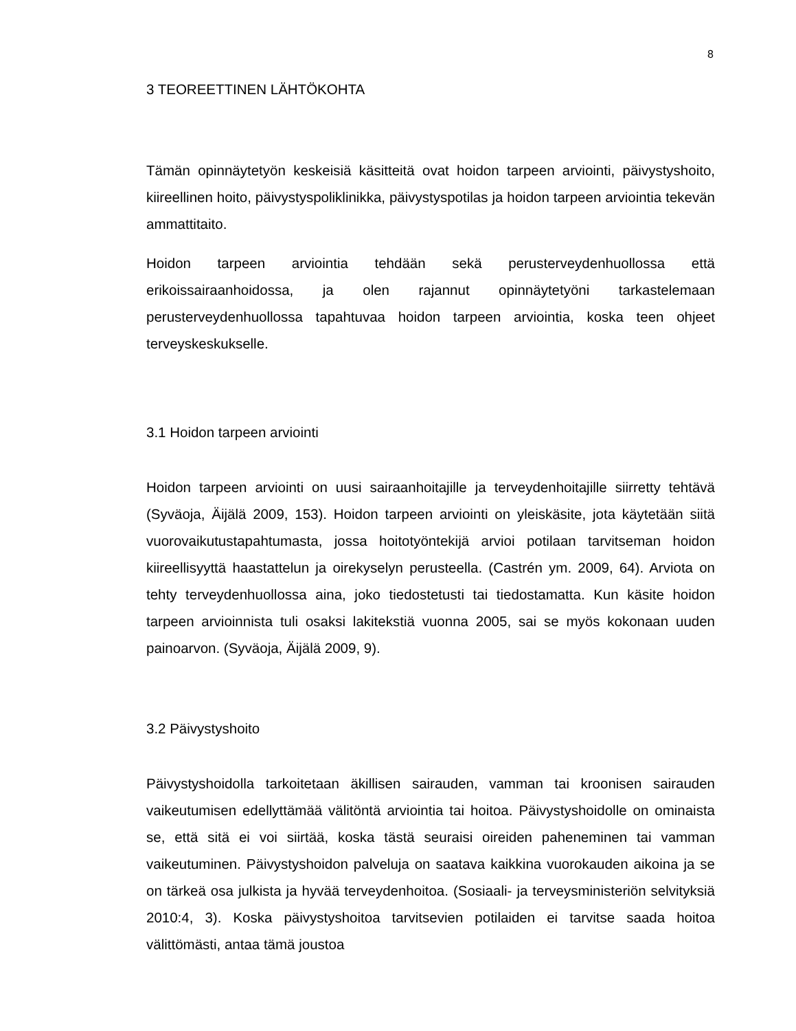8
3 TEOREETTINEN LÄHTÖKOHTA
Tämän opinnäytetyön keskeisiä käsitteitä ovat hoidon tarpeen arviointi, päivystyshoito, kiireellinen hoito, päivystyspoliklinikka, päivystyspotilas ja hoidon tarpeen arviointia tekevän ammattitaito.
Hoidon tarpeen arviointia tehdään sekä perusterveydenhuollossa että erikoissairaanhoidossa, ja olen rajannut opinnäytetyöni tarkastelemaan perusterveydenhuollossa tapahtuvaa hoidon tarpeen arviointia, koska teen ohjeet terveyskeskukselle.
3.1 Hoidon tarpeen arviointi
Hoidon tarpeen arviointi on uusi sairaanhoitajille ja terveydenhoitajille siirretty tehtävä (Syväoja, Äijälä 2009, 153). Hoidon tarpeen arviointi on yleiskäsite, jota käytetään siitä vuorovaikutustapahtumasta, jossa hoitotyöntekijä arvioi potilaan tarvitseman hoidon kiireellisyyttä haastattelun ja oirekyselyn perusteella. (Castrén ym. 2009, 64). Arviota on tehty terveydenhuollossa aina, joko tiedostetusti tai tiedostamatta. Kun käsite hoidon tarpeen arvioinnista tuli osaksi lakitekstiä vuonna 2005, sai se myös kokonaan uuden painoarvon. (Syväoja, Äijälä 2009, 9).
3.2 Päivystyshoito
Päivystyshoidolla tarkoitetaan äkillisen sairauden, vamman tai kroonisen sairauden vaikeutumisen edellyttämää välitöntä arviointia tai hoitoa. Päivystyshoidolle on ominaista se, että sitä ei voi siirtää, koska tästä seuraisi oireiden paheneminen tai vamman vaikeutuminen. Päivystyshoidon palveluja on saatava kaikkina vuorokauden aikoina ja se on tärkeä osa julkista ja hyvää terveydenhoitoa. (Sosiaali- ja terveysministeriön selvityksiä 2010:4, 3). Koska päivystyshoitoa tarvitsevien potilaiden ei tarvitse saada hoitoa välittömästi, antaa tämä joustoa